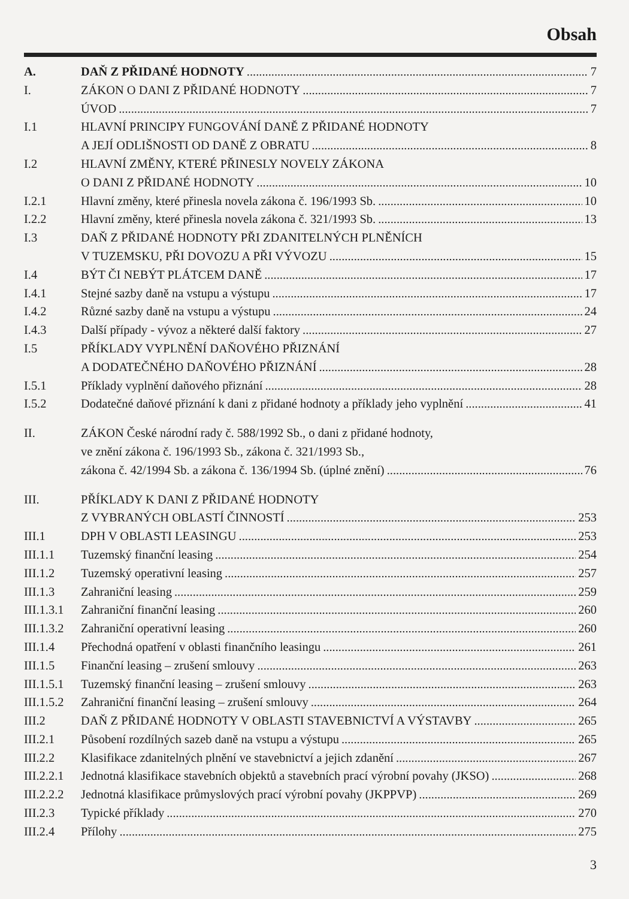Obsah
A. DAŇ Z PŘIDANÉ HODNOTY 7
I. ZÁKON O DANI Z PŘIDANÉ HODNOTY 7
ÚVOD 7
I.1 HLAVNÍ PRINCIPY FUNGOVÁNÍ DANĚ Z PŘIDANÉ HODNOTY
A JEJÍ ODLIŠNOSTI OD DANĚ Z OBRATU 8
I.2 HLAVNÍ ZMĚNY, KTERÉ PŘINESLY NOVELY ZÁKONA
O DANI Z PŘIDANÉ HODNOTY 10
I.2.1 Hlavní změny, které přinesla novela zákona č. 196/1993 Sb. 10
I.2.2 Hlavní změny, které přinesla novela zákona č. 321/1993 Sb. 13
I.3 DAŇ Z PŘIDANÉ HODNOTY PŘI ZDANITELNÝCH PLNĚNÍCH
V TUZEMSKU, PŘI DOVOZU A PŘI VÝVOZU 15
I.4 BÝT ČI NEBÝT PLÁTCEM DANĚ 17
I.4.1 Stejné sazby daně na vstupu a výstupu 17
I.4.2 Různé sazby daně na vstupu a výstupu 24
I.4.3 Další případy - vývoz a některé další faktory 27
I.5 PŘÍKLADY VYPLNĚNÍ DAŇOVÉHO PŘIZNÁNÍ
A DODATEČNÉHO DAŇOVÉHO PŘIZNÁNÍ 28
I.5.1 Příklady vyplnění daňového přiznání 28
I.5.2 Dodatečné daňové přiznání k dani z přidané hodnoty a příklady jeho vyplnění 41
II. ZÁKON České národní rady č. 588/1992 Sb., o dani z přidané hodnoty,
ve znění zákona č. 196/1993 Sb., zákona č. 321/1993 Sb.,
zákona č. 42/1994 Sb. a zákona č. 136/1994 Sb. (úplné znění) 76
III. PŘÍKLADY K DANI Z PŘIDANÉ HODNOTY
Z VYBRANÝCH OBLASTÍ ČINNOSTÍ 253
III.1 DPH V OBLASTI LEASINGU 253
III.1.1 Tuzemský finanční leasing 254
III.1.2 Tuzemský operativní leasing 257
III.1.3 Zahraniční leasing 259
III.1.3.1 Zahraniční finanční leasing 260
III.1.3.2 Zahraniční operativní leasing 260
III.1.4 Přechodná opatření v oblasti finančního leasingu 261
III.1.5 Finanční leasing – zrušení smlouvy 263
III.1.5.1 Tuzemský finanční leasing – zrušení smlouvy 263
III.1.5.2 Zahraniční finanční leasing – zrušení smlouvy 264
III.2 DAŇ Z PŘIDANÉ HODNOTY V OBLASTI STAVEBNICTVÍ A VÝSTAVBY 265
III.2.1 Působení rozdílných sazeb daně na vstupu a výstupu 265
III.2.2 Klasifikace zdanitelných plnění ve stavebnictví a jejich zdanění 267
III.2.2.1 Jednotná klasifikace stavebních objektů a stavebních prací výrobní povahy (JKSO) 268
III.2.2.2 Jednotná klasifikace průmyslových prací výrobní povahy (JKPPVP) 269
III.2.3 Typické příklady 270
III.2.4 Přílohy 275
3